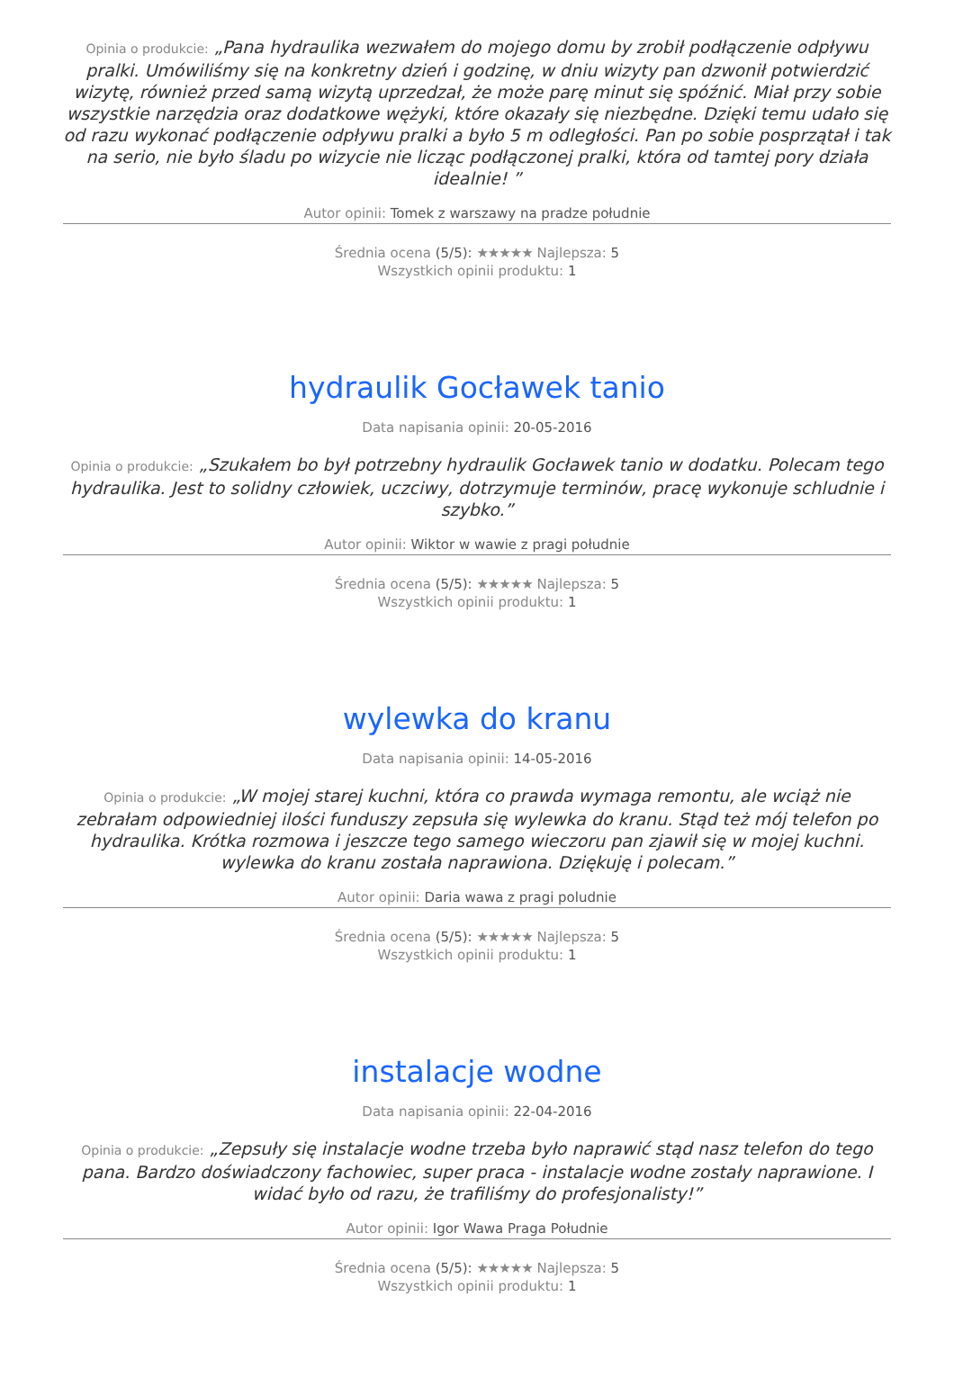Opinia o produkcie: „Pana hydraulika wezwałem do mojego domu by zrobił podłączenie odpływu pralki. Umówiliśmy się na konkretny dzień i godzinę, w dniu wizyty pan dzwonił potwierdzić wizytę, również przed samą wizytą uprzedzał, że może parę minut się spóźnić. Miał przy sobie wszystkie narzędzia oraz dodatkowe wężyki, które okazały się niezbędne. Dzięki temu udało się od razu wykonać podłączenie odpływu pralki a było 5 m odległości. Pan po sobie posprzątał i tak na serio, nie było śladu po wizycie nie licząc podłączonej pralki, która od tamtej pory działa idealnie! ”
Autor opinii: Tomek z warszawy na pradze południe
Średnia ocena (5/5): ★★★★★ Najlepsza: 5
Wszystkich opinii produktu: 1
hydraulik Gocławek tanio
Data napisania opinii: 20-05-2016
Opinia o produkcie: „Szukałem bo był potrzebny hydraulik Gocławek tanio w dodatku. Polecam tego hydraulika. Jest to solidny człowiek, uczciwy, dotrzymuje terminów, pracę wykonuje schludnie i szybko.”
Autor opinii: Wiktor w wawie z pragi południe
Średnia ocena (5/5): ★★★★★ Najlepsza: 5
Wszystkich opinii produktu: 1
wylewka do kranu
Data napisania opinii: 14-05-2016
Opinia o produkcie: „W mojej starej kuchni, która co prawda wymaga remontu, ale wciąż nie zebrałam odpowiedniej ilości funduszy zepsuła się wylewka do kranu. Stąd też mój telefon po hydraulika. Krótka rozmowa i jeszcze tego samego wieczoru pan zjawił się w mojej kuchni. wylewka do kranu została naprawiona. Dziękuję i polecam.”
Autor opinii: Daria wawa z pragi poludnie
Średnia ocena (5/5): ★★★★★ Najlepsza: 5
Wszystkich opinii produktu: 1
instalacje wodne
Data napisania opinii: 22-04-2016
Opinia o produkcie: „Zepsuły się instalacje wodne trzeba było naprawić stąd nasz telefon do tego pana. Bardzo doświadczony fachowiec, super praca - instalacje wodne zostały naprawione. I widać było od razu, że trafiliśmy do profesjonalisty!”
Autor opinii: Igor Wawa Praga Południe
Średnia ocena (5/5): ★★★★★ Najlepsza: 5
Wszystkich opinii produktu: 1